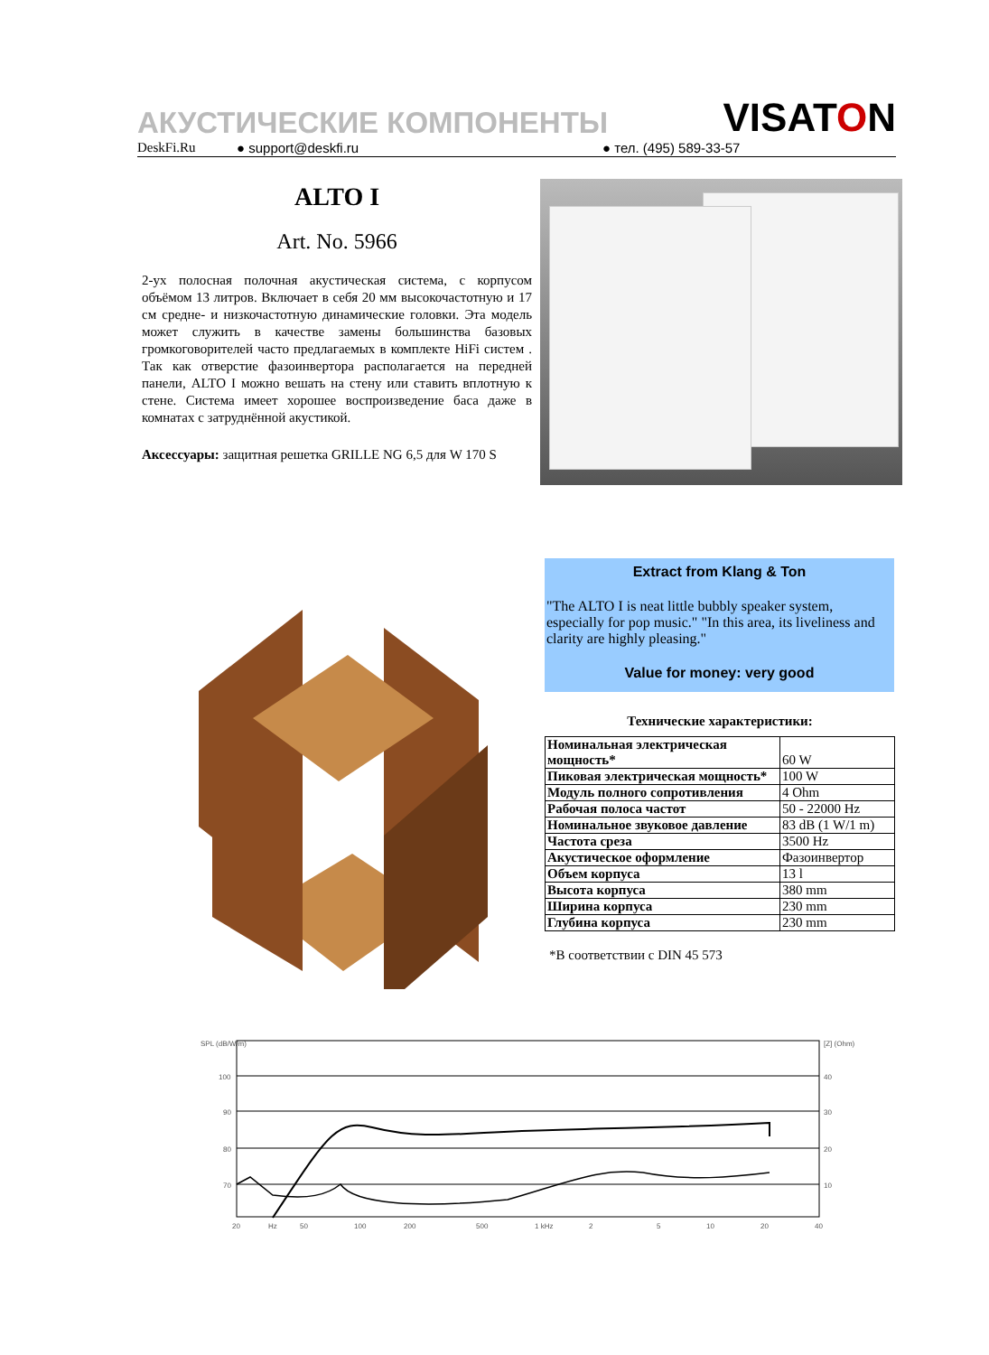АКУСТИЧЕСКИЕ КОМПОНЕНТЫ VISATON
DeskFi.Ru ● support@deskfi.ru ● тел. (495) 589-33-57
ALTO I
Art. No. 5966
2-ух полосная полочная акустическая система, с корпусом объёмом 13 литров. Включает в себя 20 мм высокочастотную и 17 см средне- и низкочастотную динамические головки. Эта модель может служить в качестве замены большинства базовых громкоговорителей часто предлагаемых в комплекте HiFi систем . Так как отверстие фазоинвертора располагается на передней панели, ALTO I можно вешать на стену или ставить вплотную к стене. Система имеет хорошее воспроизведение баса даже в комнатах с затруднённой акустикой.
Аксессуары: защитная решетка GRILLE NG 6,5 для W 170 S
Extract from Klang & Ton
"The ALTO I is neat little bubbly speaker system, especially for pop music." "In this area, its liveliness and clarity are highly pleasing."
Value for money: very good
Технические характеристики:
| Номинальная электрическая мощность* | 60 W |
| Пиковая электрическая мощность* | 100 W |
| Модуль полного сопротивления | 4 Ohm |
| Рабочая полоса частот | 50 - 22000 Hz |
| Номинальное звуковое давление | 83 dB (1 W/1 m) |
| Частота среза | 3500 Hz |
| Акустическое оформление | Фазоинвертор |
| Объем корпуса | 13 l |
| Высота корпуса | 380 mm |
| Ширина корпуса | 230 mm |
| Глубина корпуса | 230 mm |
*В соответствии с DIN 45 573
SPL (dB/W/m)
[Z] (Ohm)
100
90
80
70
40
30
20
10
20
Hz
50
100
200
500
1 kHz
2
5
10
20
40